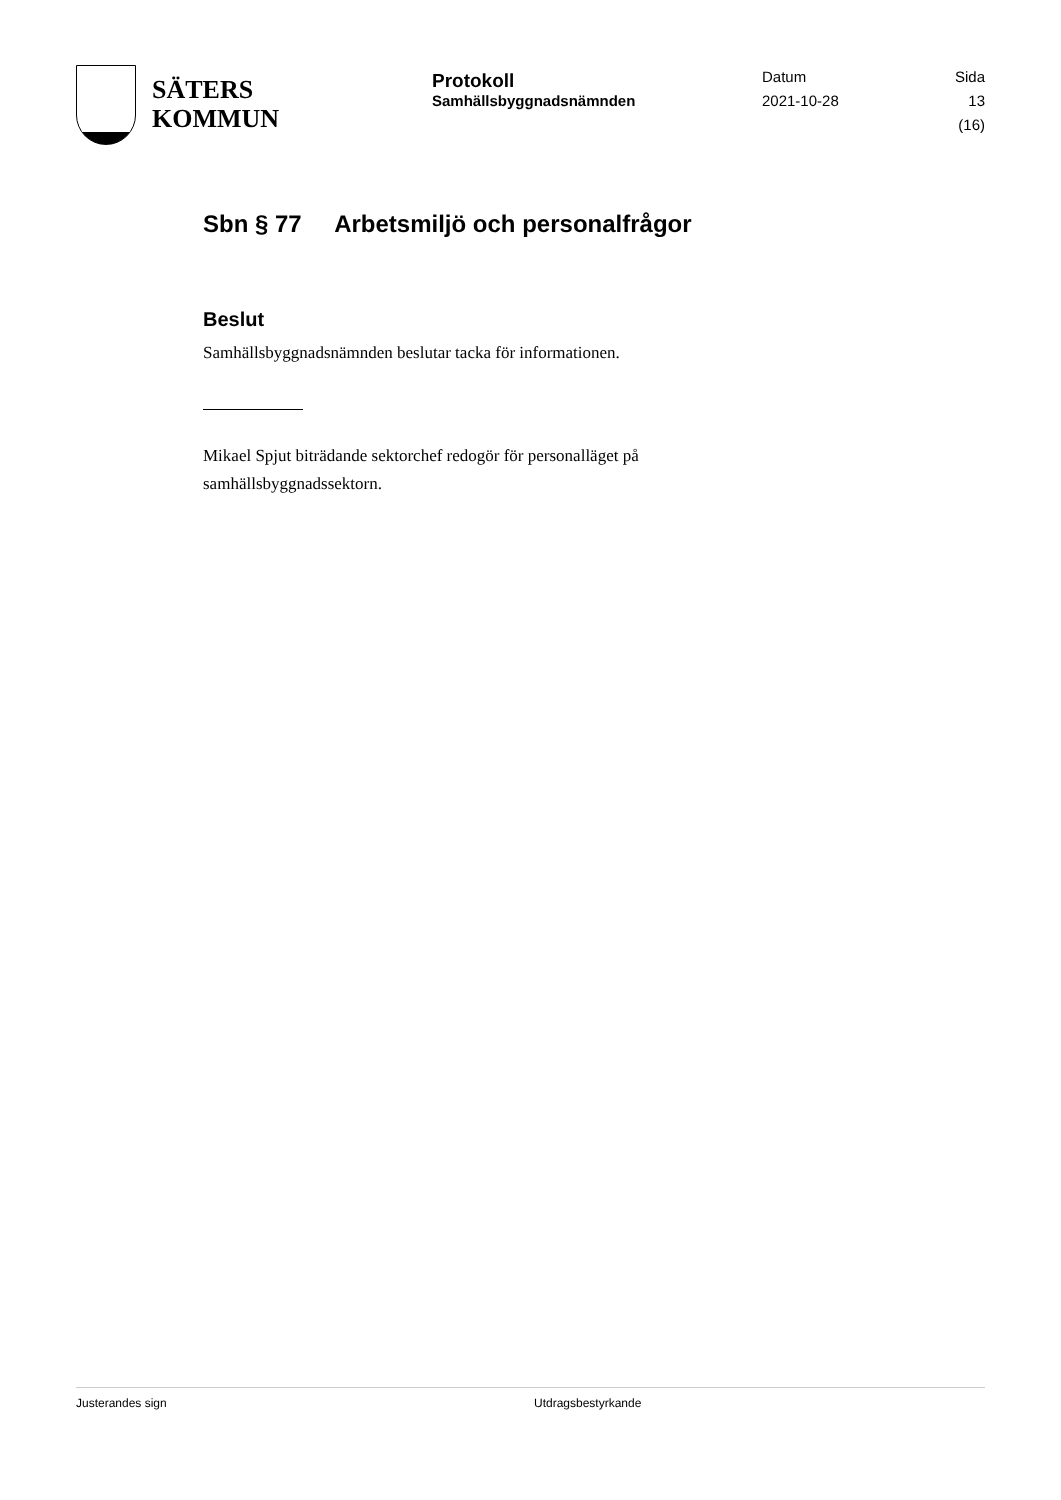SÄTERS
KOMMUN
Protokoll
Samhällsbyggnadsnämnden
Datum
2021-10-28
Sida
13 (16)
Sbn § 77 Arbetsmiljö och personalfrågor
Beslut
Samhällsbyggnadsnämnden beslutar tacka för informationen.
Mikael Spjut biträdande sektorchef redogör för personalläget på samhällsbyggnadssektorn.
Justerandes sign Utdragsbestyrkande